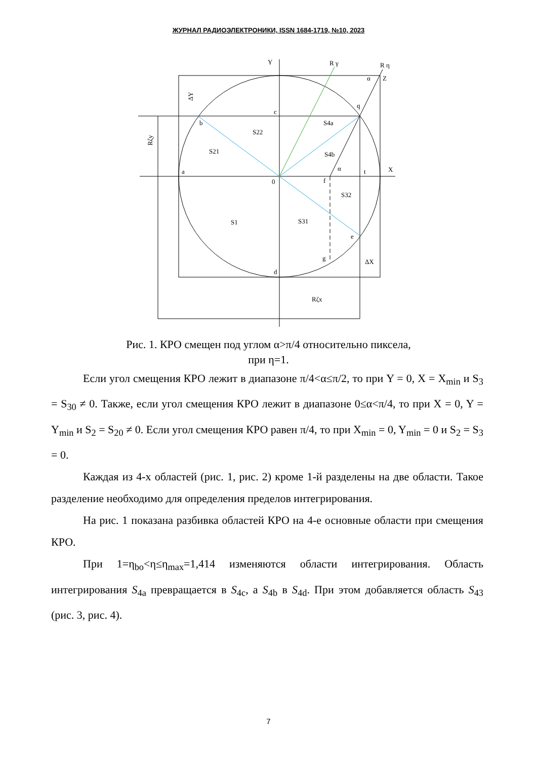ЖУРНАЛ РАДИОЭЛЕКТРОНИКИ, ISSN 1684-1719, №10, 2023
Y
R γ
R η
ΔY
Rζy
α
Z
q
c
b
S4a
S22
S21
S4b
α
a
t
X
0
f
S32
S1
S31
e
g
ΔX
d
Rζx
Рис. 1. КРО смещен под углом α>π/4 относительно пиксела,
при η=1.
Если угол смещения КРО лежит в диапазоне π/4<α≤π/2, то при Y = 0, X = X<sub>min</sub> и S<sub>3</sub> = S<sub>30</sub> ≠ 0. Также, если угол смещения КРО лежит в диапазоне 0≤α<π/4, то при X = 0, Y = Y<sub>min</sub> и S<sub>2</sub> = S<sub>20</sub> ≠ 0. Если угол смещения КРО равен π/4, то при X<sub>min</sub> = 0, Y<sub>min</sub> = 0 и S<sub>2</sub> = S<sub>3</sub> = 0.
Каждая из 4-х областей (рис. 1, рис. 2) кроме 1-й разделены на две области. Такое разделение необходимо для определения пределов интегрирования.
На рис. 1 показана разбивка областей КРО на 4-е основные области при смещения КРО.
При 1=η<sub>bo</sub><η≤η<sub>max</sub>=1,414 изменяются области интегрирования. Область интегрирования S<sub>4a</sub> превращается в S<sub>4c</sub>, а S<sub>4b</sub> в S<sub>4d</sub>. При этом добавляется область S<sub>43</sub> (рис. 3, рис. 4).
7